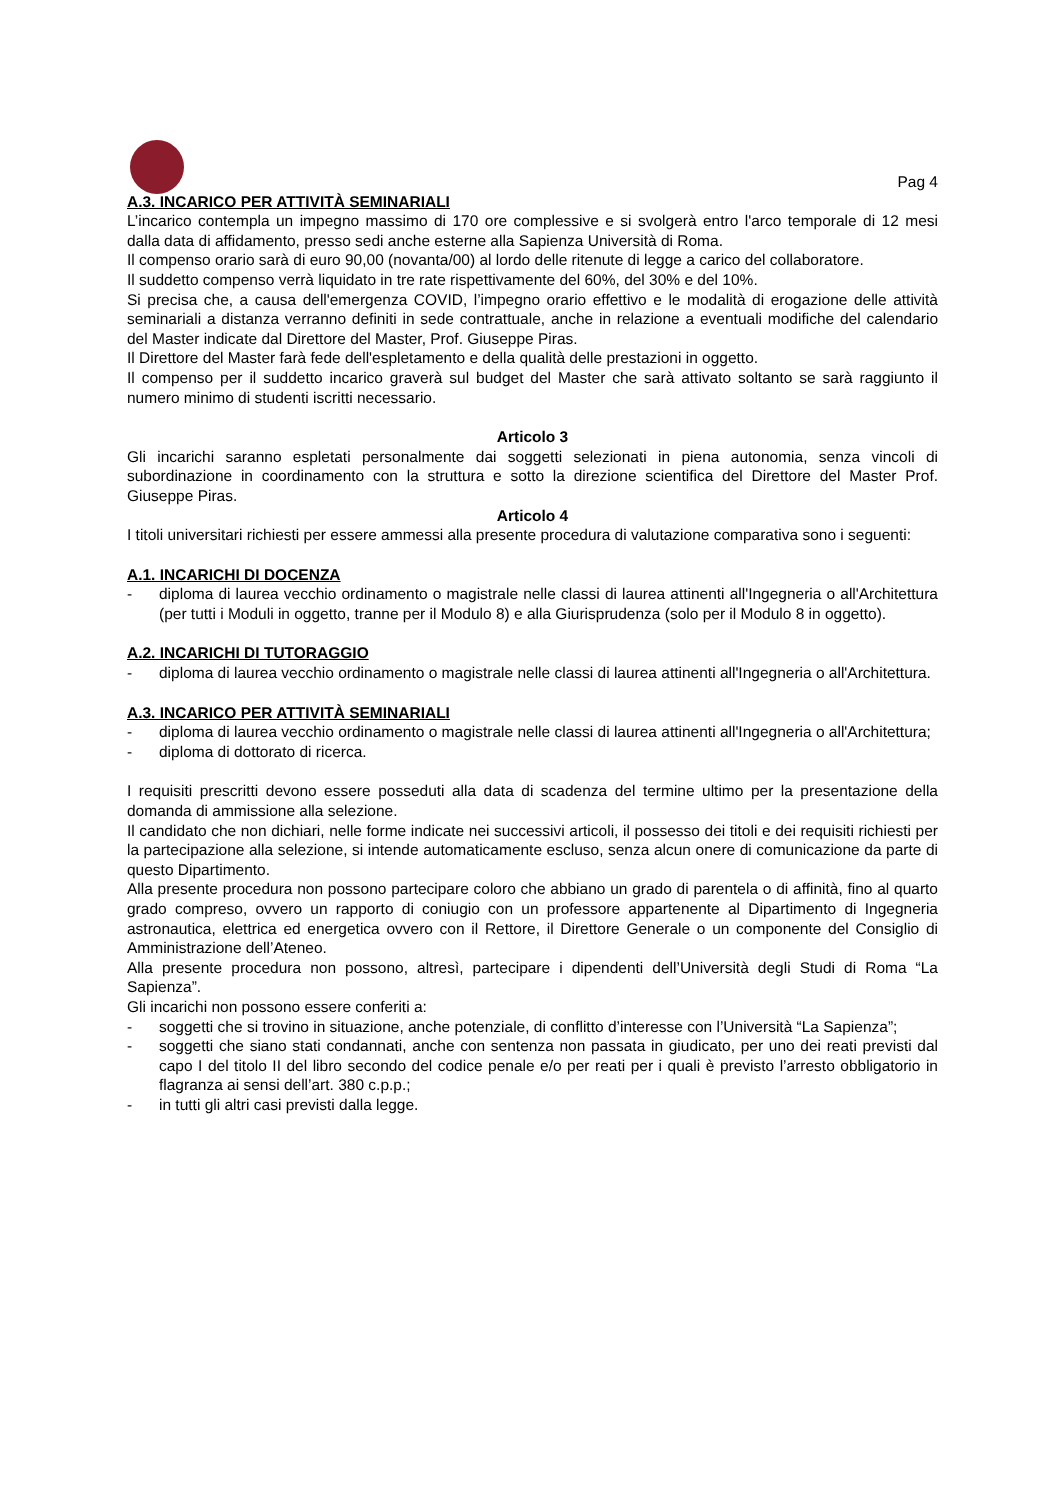Pag 4
A.3. INCARICO PER ATTIVITÀ SEMINARIALI
L’incarico contempla un impegno massimo di 170 ore complessive e si svolgerà entro l'arco temporale di 12 mesi dalla data di affidamento, presso sedi anche esterne alla Sapienza Università di Roma.
Il compenso orario sarà di euro 90,00 (novanta/00) al lordo delle ritenute di legge a carico del collaboratore.
Il suddetto compenso verrà liquidato in tre rate rispettivamente del 60%, del 30% e del 10%.
Si precisa che, a causa dell'emergenza COVID, l’impegno orario effettivo e le modalità di erogazione delle attività seminariali a distanza verranno definiti in sede contrattuale, anche in relazione a eventuali modifiche del calendario del Master indicate dal Direttore del Master, Prof. Giuseppe Piras.
Il Direttore del Master farà fede dell'espletamento e della qualità delle prestazioni in oggetto.
Il compenso per il suddetto incarico graverà sul budget del Master che sarà attivato soltanto se sarà raggiunto il numero minimo di studenti iscritti necessario.
Articolo 3
Gli incarichi saranno espletati personalmente dai soggetti selezionati in piena autonomia, senza vincoli di subordinazione in coordinamento con la struttura e sotto la direzione scientifica del Direttore del Master Prof. Giuseppe Piras.
Articolo 4
I titoli universitari richiesti per essere ammessi alla presente procedura di valutazione comparativa sono i seguenti:
A.1. INCARICHI DI DOCENZA
- diploma di laurea vecchio ordinamento o magistrale nelle classi di laurea attinenti all'Ingegneria o all'Architettura (per tutti i Moduli in oggetto, tranne per il Modulo 8) e alla Giurisprudenza (solo per il Modulo 8 in oggetto).
A.2. INCARICHI DI TUTORAGGIO
- diploma di laurea vecchio ordinamento o magistrale nelle classi di laurea attinenti all'Ingegneria o all'Architettura.
A.3. INCARICO PER ATTIVITÀ SEMINARIALI
- diploma di laurea vecchio ordinamento o magistrale nelle classi di laurea attinenti all'Ingegneria o all'Architettura;
- diploma di dottorato di ricerca.
I requisiti prescritti devono essere posseduti alla data di scadenza del termine ultimo per la presentazione della domanda di ammissione alla selezione.
Il candidato che non dichiari, nelle forme indicate nei successivi articoli, il possesso dei titoli e dei requisiti richiesti per la partecipazione alla selezione, si intende automaticamente escluso, senza alcun onere di comunicazione da parte di questo Dipartimento.
Alla presente procedura non possono partecipare coloro che abbiano un grado di parentela o di affinità, fino al quarto grado compreso, ovvero un rapporto di coniugio con un professore appartenente al Dipartimento di Ingegneria astronautica, elettrica ed energetica ovvero con il Rettore, il Direttore Generale o un componente del Consiglio di Amministrazione dell’Ateneo.
Alla presente procedura non possono, altresì, partecipare i dipendenti dell’Università degli Studi di Roma “La Sapienza”.
Gli incarichi non possono essere conferiti a:
- soggetti che si trovino in situazione, anche potenziale, di conflitto d’interesse con l’Università “La Sapienza”;
- soggetti che siano stati condannati, anche con sentenza non passata in giudicato, per uno dei reati previsti dal capo I del titolo II del libro secondo del codice penale e/o per reati per i quali è previsto l’arresto obbligatorio in flagranza ai sensi dell’art. 380 c.p.p.;
- in tutti gli altri casi previsti dalla legge.